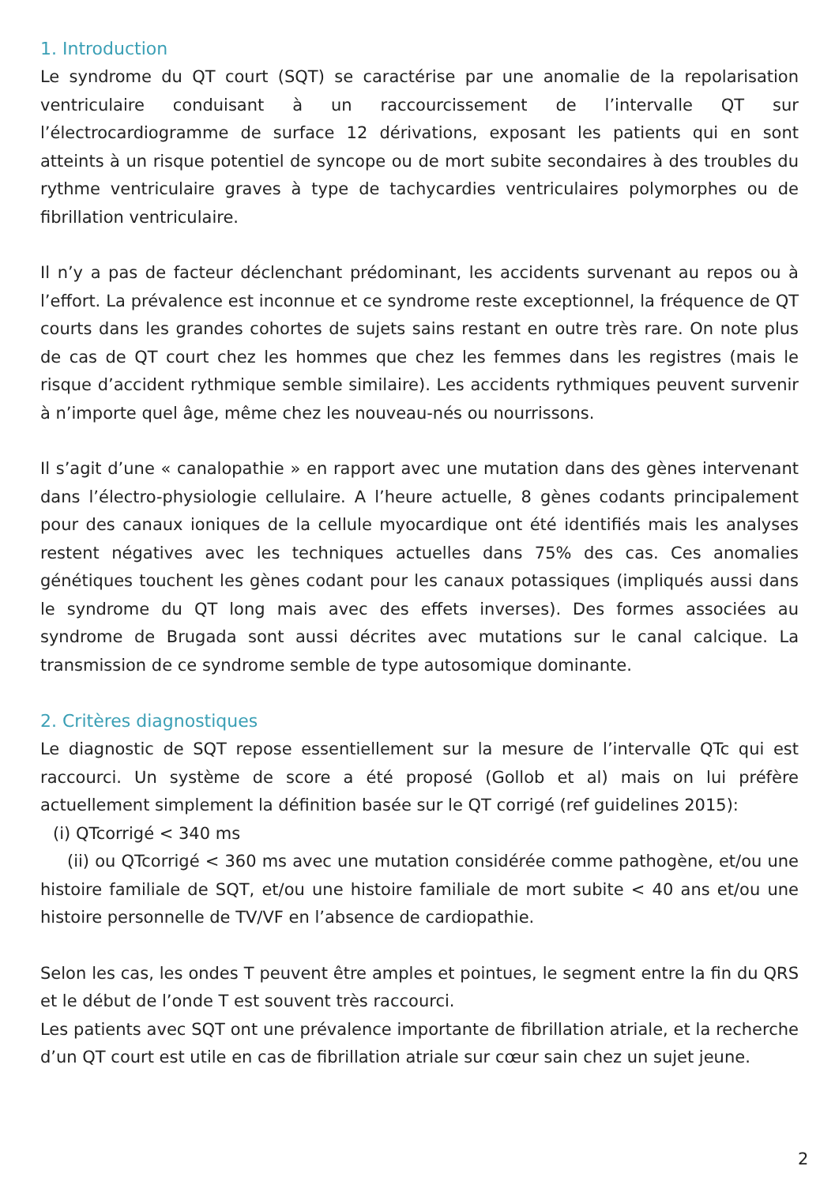1. Introduction
Le syndrome du QT court (SQT) se caractérise par une anomalie de la repolarisation ventriculaire conduisant à un raccourcissement de l’intervalle QT sur l’électrocardiogramme de surface 12 dérivations, exposant les patients qui en sont atteints à un risque potentiel de syncope ou de mort subite secondaires à des troubles du rythme ventriculaire graves à type de tachycardies ventriculaires polymorphes ou de fibrillation ventriculaire.
Il n’y a pas de facteur déclenchant prédominant, les accidents survenant au repos ou à l’effort. La prévalence est inconnue et ce syndrome reste exceptionnel, la fréquence de QT courts dans les grandes cohortes de sujets sains restant en outre très rare. On note plus de cas de QT court chez les hommes que chez les femmes dans les registres (mais le risque d’accident rythmique semble similaire). Les accidents rythmiques peuvent survenir à n’importe quel âge, même chez les nouveau-nés ou nourrissons.
Il s’agit d’une « canalopathie » en rapport avec une mutation dans des gènes intervenant dans l’électro-physiologie cellulaire. A l’heure actuelle, 8 gènes codants principalement pour des canaux ioniques de la cellule myocardique ont été identifiés mais les analyses restent négatives avec les techniques actuelles dans 75% des cas. Ces anomalies génétiques touchent les gènes codant pour les canaux potassiques (impliqués aussi dans le syndrome du QT long mais avec des effets inverses). Des formes associées au syndrome de Brugada sont aussi décrites avec mutations sur le canal calcique. La transmission de ce syndrome semble de type autosomique dominante.
2. Critères diagnostiques
Le diagnostic de SQT repose essentiellement sur la mesure de l’intervalle QTc qui est raccourci. Un système de score a été proposé (Gollob et al) mais on lui préfère actuellement simplement la définition basée sur le QT corrigé (ref guidelines 2015):
(i) QTcorrigé < 340 ms
(ii) ou QTcorrigé < 360 ms avec une mutation considérée comme pathogène, et/ou une histoire familiale de SQT, et/ou une histoire familiale de mort subite < 40 ans et/ou une histoire personnelle de TV/VF en l’absence de cardiopathie.
Selon les cas, les ondes T peuvent être amples et pointues, le segment entre la fin du QRS et le début de l’onde T est souvent très raccourci.
Les patients avec SQT ont une prévalence importante de fibrillation atriale, et la recherche d’un QT court est utile en cas de fibrillation atriale sur cœur sain chez un sujet jeune.
2